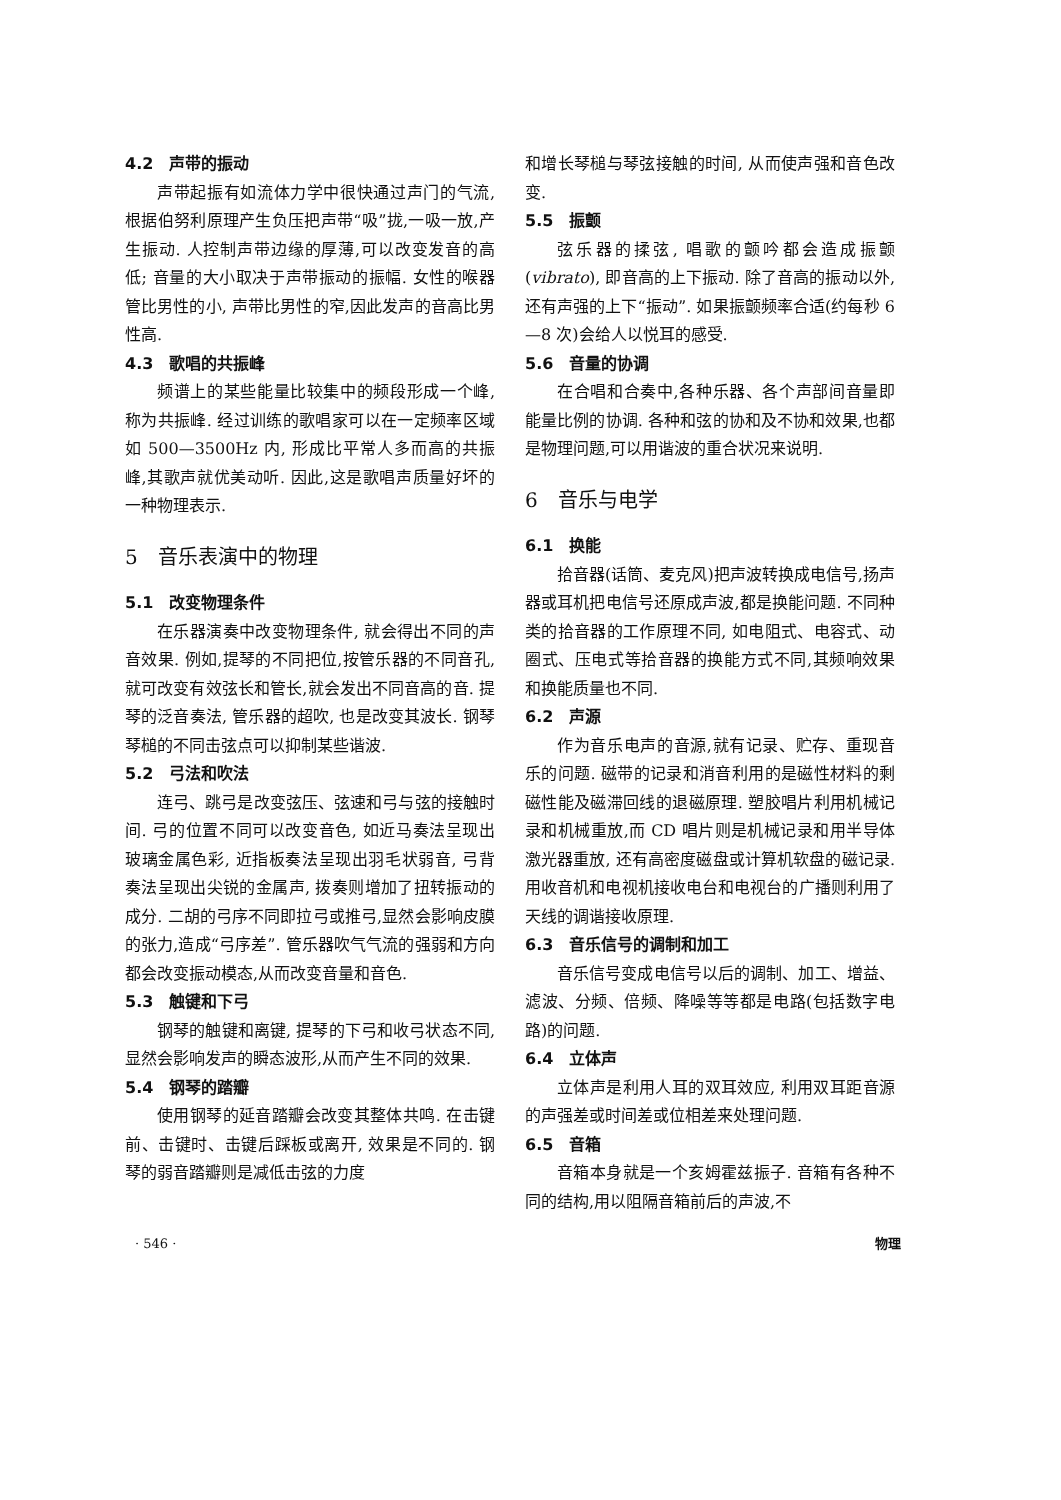4.2　声带的振动
声带起振有如流体力学中很快通过声门的气流,根据伯努利原理产生负压把声带“吸”拢,一吸一放,产生振动. 人控制声带边缘的厚薄,可以改变发音的高低; 音量的大小取决于声带振动的振幅. 女性的喉器管比男性的小, 声带比男性的窄,因此发声的音高比男性高.
4.3　歌唱的共振峰
频谱上的某些能量比较集中的频段形成一个峰, 称为共振峰. 经过训练的歌唱家可以在一定频率区域如 500—3500Hz 内, 形成比平常人多而高的共振峰,其歌声就优美动听. 因此,这是歌唱声质量好坏的一种物理表示.
5　音乐表演中的物理
5.1　改变物理条件
在乐器演奏中改变物理条件, 就会得出不同的声音效果. 例如,提琴的不同把位,按管乐器的不同音孔,就可改变有效弦长和管长,就会发出不同音高的音. 提琴的泛音奏法, 管乐器的超吹, 也是改变其波长. 钢琴琴槌的不同击弦点可以抑制某些谐波.
5.2　弓法和吹法
连弓、跳弓是改变弦压、弦速和弓与弦的接触时间. 弓的位置不同可以改变音色, 如近马奏法呈现出玻璃金属色彩, 近指板奏法呈现出羽毛状弱音, 弓背奏法呈现出尖锐的金属声, 拨奏则增加了扭转振动的成分. 二胡的弓序不同即拉弓或推弓,显然会影响皮膜的张力,造成“弓序差”. 管乐器吹气气流的强弱和方向都会改变振动模态,从而改变音量和音色.
5.3　触键和下弓
钢琴的触键和离键, 提琴的下弓和收弓状态不同,显然会影响发声的瞬态波形,从而产生不同的效果.
5.4　钢琴的踏瓣
使用钢琴的延音踏瓣会改变其整体共鸣. 在击键前、击键时、击键后踩板或离开, 效果是不同的. 钢琴的弱音踏瓣则是减低击弦的力度
和增长琴槌与琴弦接触的时间, 从而使声强和音色改变.
5.5　振颤
弦乐器的揉弦, 唱歌的颤吟都会造成振颤 (vibrato), 即音高的上下振动. 除了音高的振动以外, 还有声强的上下“振动”. 如果振颤频率合适(约每秒 6—8 次)会给人以悦耳的感受.
5.6　音量的协调
在合唱和合奏中,各种乐器、各个声部间音量即能量比例的协调. 各种和弦的协和及不协和效果,也都是物理问题,可以用谐波的重合状况来说明.
6　音乐与电学
6.1　换能
拾音器(话筒、麦克风)把声波转换成电信号,扬声器或耳机把电信号还原成声波,都是换能问题. 不同种类的拾音器的工作原理不同, 如电阻式、电容式、动圈式、压电式等拾音器的换能方式不同,其频响效果和换能质量也不同.
6.2　声源
作为音乐电声的音源,就有记录、贮存、重现音乐的问题. 磁带的记录和消音利用的是磁性材料的剩磁性能及磁滞回线的退磁原理. 塑胶唱片利用机械记录和机械重放,而 CD 唱片则是机械记录和用半导体激光器重放, 还有高密度磁盘或计算机软盘的磁记录. 用收音机和电视机接收电台和电视台的广播则利用了天线的调谐接收原理.
6.3　音乐信号的调制和加工
音乐信号变成电信号以后的调制、加工、增益、滤波、分频、倍频、降噪等等都是电路(包括数字电路)的问题.
6.4　立体声
立体声是利用人耳的双耳效应, 利用双耳距音源的声强差或时间差或位相差来处理问题.
6.5　音箱
音箱本身就是一个亥姆霍兹振子. 音箱有各种不同的结构,用以阻隔音箱前后的声波,不
· 546 · 物理